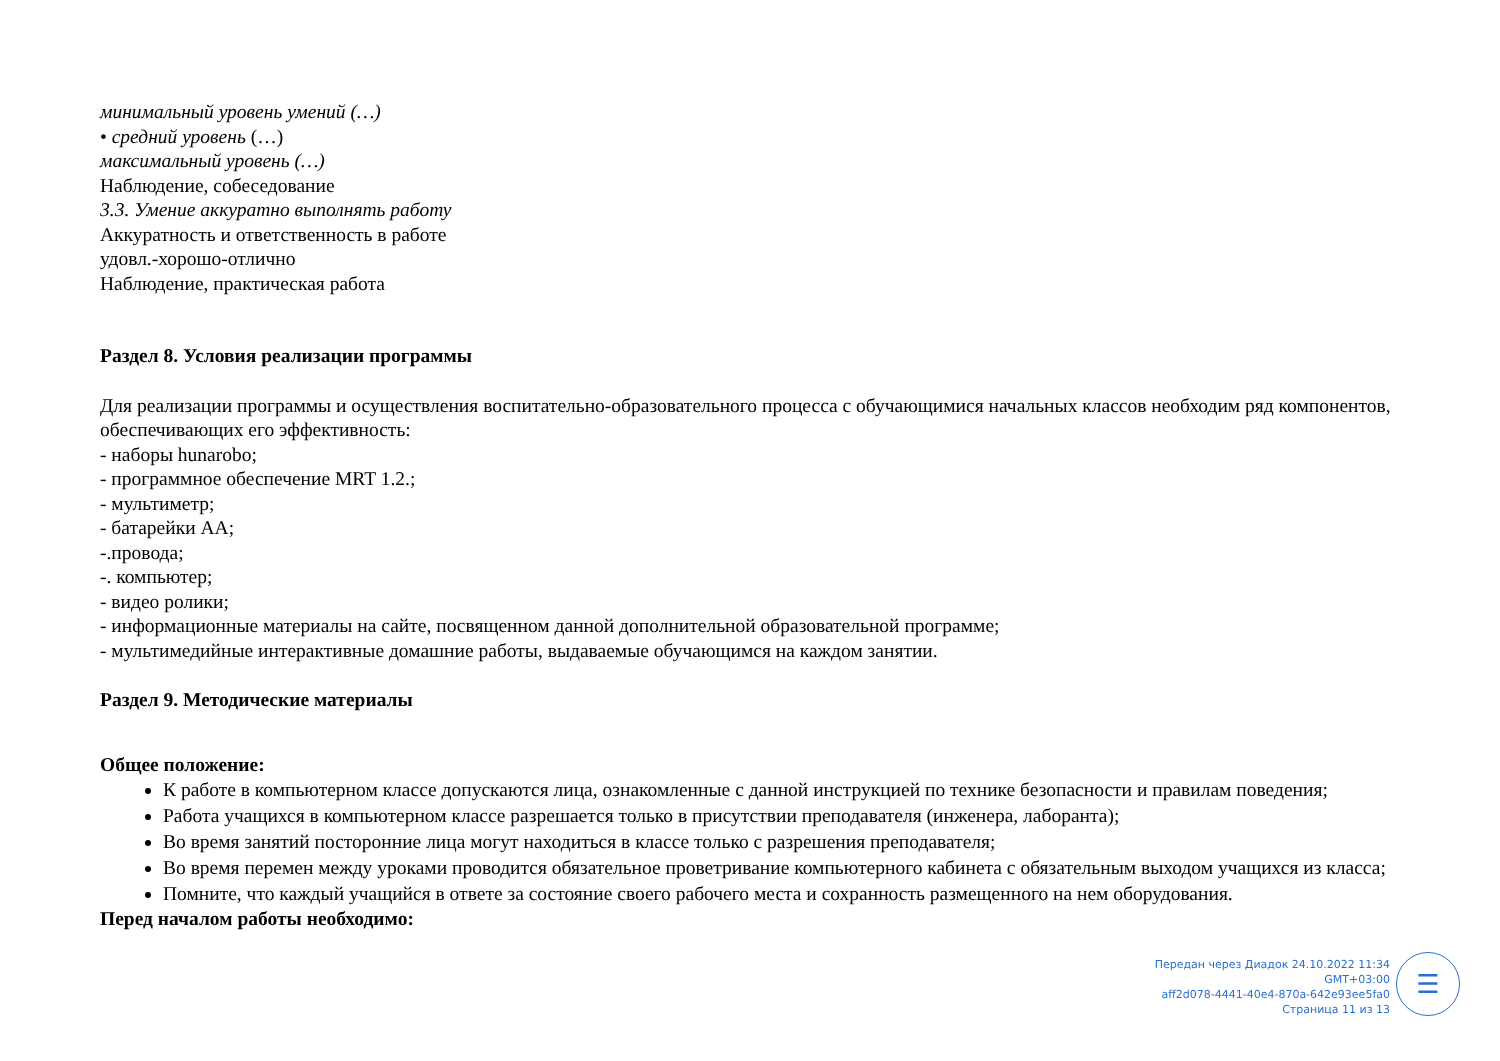минимальный уровень умений (…)
• средний уровень (…)
максимальный уровень (…)
Наблюдение, собеседование
3.3. Умение аккуратно выполнять работу
Аккуратность и ответственность в работе
удовл.-хорошо-отлично
Наблюдение, практическая работа
Раздел 8. Условия реализации программы
Для реализации программы и осуществления воспитательно-образовательного процесса с обучающимися начальных классов необходим ряд компонентов, обеспечивающих его эффективность:
- наборы hunarobo;
- программное обеспечение MRT 1.2.;
- мультиметр;
- батарейки АА;
-.провода;
-. компьютер;
- видео ролики;
- информационные материалы на сайте, посвященном данной дополнительной образовательной программе;
- мультимедийные интерактивные домашние работы, выдаваемые обучающимся на каждом занятии.
Раздел 9. Методические материалы
Общее положение:
К работе в компьютерном классе допускаются лица, ознакомленные с данной инструкцией по технике безопасности и правилам поведения;
Работа учащихся в компьютерном классе разрешается только в присутствии преподавателя (инженера, лаборанта);
Во время занятий посторонние лица могут находиться в классе только с разрешения преподавателя;
Во время перемен между уроками проводится обязательное проветривание компьютерного кабинета с обязательным выходом учащихся из класса;
Помните, что каждый учащийся в ответе за состояние своего рабочего места и сохранность размещенного на нем оборудования.
Перед началом работы необходимо:
Передан через Диадок 24.10.2022 11:34 GMT+03:00
aff2d078-4441-40e4-870a-642e93ee5fa0
Страница 11 из 13
☰